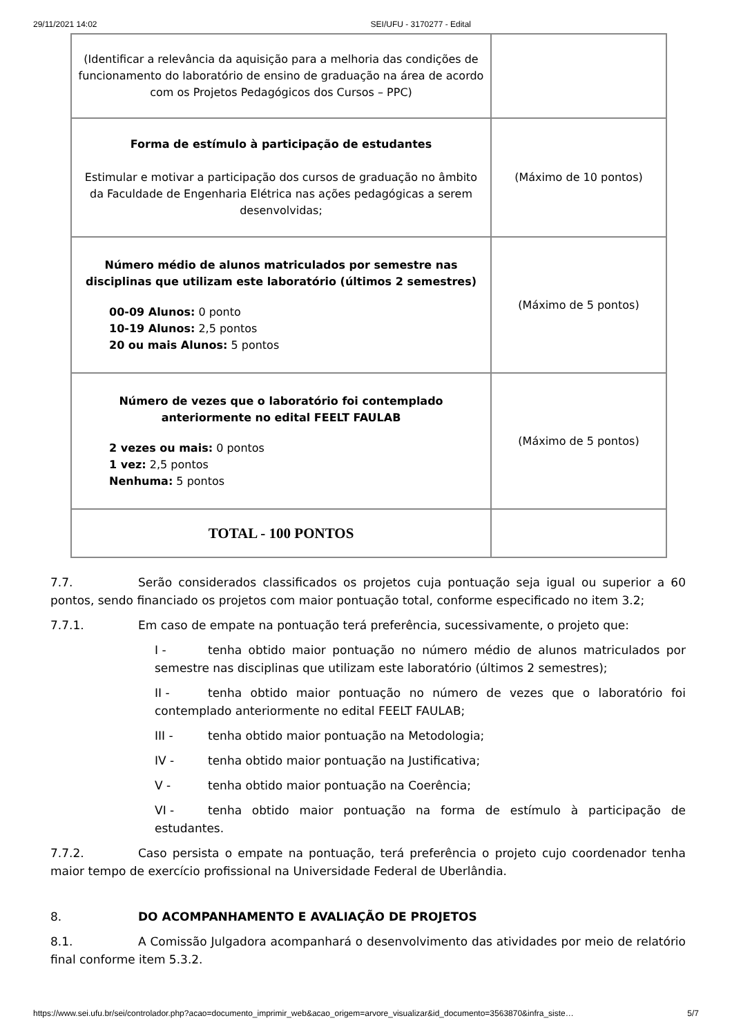29/11/2021 14:02 SEI/UFU - 3170277 - Edital
| (Identificar a relevância da aquisição para a melhoria das condições de funcionamento do laboratório de ensino de graduação na área de acordo com os Projetos Pedagógicos dos Cursos – PPC) | |
| Forma de estímulo à participação de estudantes Estimular e motivar a participação dos cursos de graduação no âmbito da Faculdade de Engenharia Elétrica nas ações pedagógicas a serem desenvolvidas; | (Máximo de 10 pontos) |
| Número médio de alunos matriculados por semestre nas disciplinas que utilizam este laboratório (últimos 2 semestres) 00-09 Alunos: 0 ponto 10-19 Alunos: 2,5 pontos 20 ou mais Alunos: 5 pontos | (Máximo de 5 pontos) |
| Número de vezes que o laboratório foi contemplado anteriormente no edital FEELT FAULAB 2 vezes ou mais: 0 pontos 1 vez: 2,5 pontos Nenhuma: 5 pontos | (Máximo de 5 pontos) |
| TOTAL - 100 PONTOS | |
7.7. Serão considerados classificados os projetos cuja pontuação seja igual ou superior a 60 pontos, sendo financiado os projetos com maior pontuação total, conforme especificado no item 3.2;
7.7.1. Em caso de empate na pontuação terá preferência, sucessivamente, o projeto que:
I - tenha obtido maior pontuação no número médio de alunos matriculados por semestre nas disciplinas que utilizam este laboratório (últimos 2 semestres);
II - tenha obtido maior pontuação no número de vezes que o laboratório foi contemplado anteriormente no edital FEELT FAULAB;
III - tenha obtido maior pontuação na Metodologia;
IV - tenha obtido maior pontuação na Justificativa;
V - tenha obtido maior pontuação na Coerência;
VI - tenha obtido maior pontuação na forma de estímulo à participação de estudantes.
7.7.2. Caso persista o empate na pontuação, terá preferência o projeto cujo coordenador tenha maior tempo de exercício profissional na Universidade Federal de Uberlândia.
8. DO ACOMPANHAMENTO E AVALIAÇÃO DE PROJETOS
8.1. A Comissão Julgadora acompanhará o desenvolvimento das atividades por meio de relatório final conforme item 5.3.2.
https://www.sei.ufu.br/sei/controlador.php?acao=documento_imprimir_web&acao_origem=arvore_visualizar&id_documento=3563870&infra_siste… 5/7